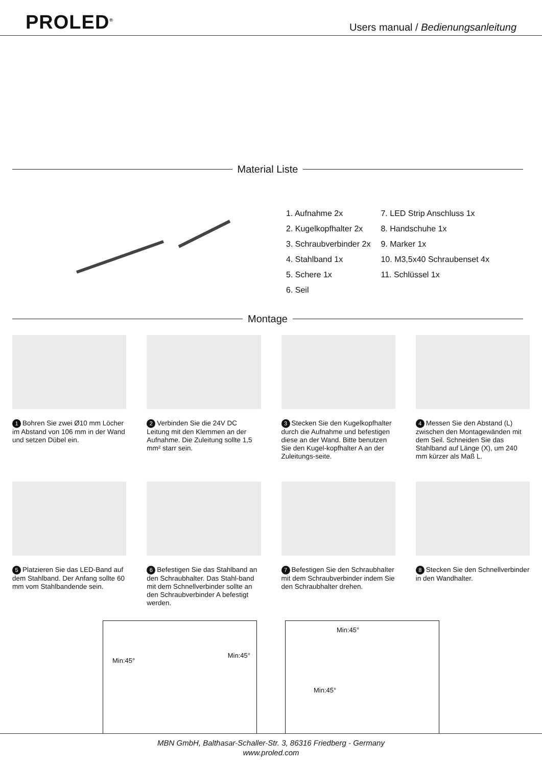PROLED<sup>®</sup>
Users manual / Bedienungsanleitung
Material Liste
1. Aufnahme 2x
2. Kugelkopfhalter 2x
3. Schraubverbinder 2x
4. Stahlband 1x
5. Schere 1x
6. Seil
7. LED Strip Anschluss 1x
8. Handschuhe 1x
9. Marker 1x
10. M3,5x40 Schraubenset 4x
11. Schlüssel 1x
Montage
1 Bohren Sie zwei Ø10 mm Löcher im Abstand von 106 mm in der Wand und setzen Dübel ein.
2 Verbinden Sie die 24V DC Leitung mit den Klemmen an der Aufnahme. Die Zuleitung sollte 1,5 mm² starr sein.
3 Stecken Sie den Kugelkopfhalter durch die Aufnahme und befestigen diese an der Wand. Bitte benutzen Sie den Kugel-kopfhalter A an der Zuleitungs-seite.
4 Messen Sie den Abstand (L) zwischen den Montagewänden mit dem Seil. Schneiden Sie das Stahlband auf Länge (X), um 240 mm kürzer als Maß L.
5 Platzieren Sie das LED-Band auf dem Stahlband. Der Anfang sollte 60 mm vom Stahlbandende sein.
6 Befestigen Sie das Stahlband an den Schraubhalter. Das Stahl-band mit dem Schnellverbinder sollte an den Schraubverbinder A befestigt werden.
7 Befestigen Sie den Schraubhalter mit dem Schraubverbinder indem Sie den Schraubhalter drehen.
8 Stecken Sie den Schnellverbinder in den Wandhalter.
Min:45°
Min:45°
Min:45°
Min:45°
MBN GmbH, Balthasar-Schaller-Str. 3, 86316 Friedberg - Germany
www.proled.com